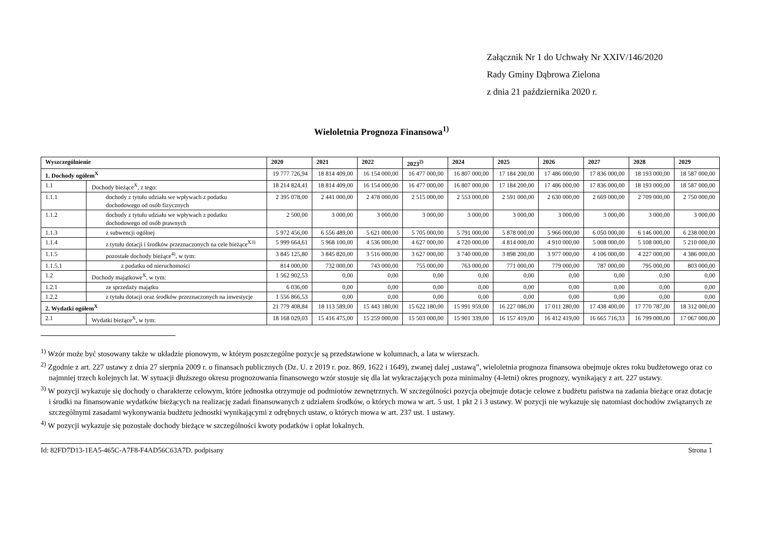Załącznik Nr 1 do Uchwały Nr XXIV/146/2020
Rady Gminy Dąbrowa Zielona
z dnia 21 października 2020 r.
Wieloletnia Prognoza Finansowa<sup>1)</sup>
| Wyszczególnienie | | 2020 | 2021 | 2022 | 2023<sup>2)</sup> | 2024 | 2025 | 2026 | 2027 | 2028 | 2029 |
| --- | --- | --- | --- | --- | --- | --- | --- | --- | --- | --- | --- |
| 1. Dochody ogółem<sup>X</sup> | | 19 777 726,94 | 18 814 409,00 | 16 154 000,00 | 16 477 000,00 | 16 807 000,00 | 17 184 200,00 | 17 486 000,00 | 17 836 000,00 | 18 193 000,00 | 18 587 000,00 |
| 1.1 | Dochody bieżące<sup>X</sup>, z tego: | 18 214 824,41 | 18 814 409,00 | 16 154 000,00 | 16 477 000,00 | 16 807 000,00 | 17 184 200,00 | 17 486 000,00 | 17 836 000,00 | 18 193 000,00 | 18 587 000,00 |
| 1.1.1 | dochody z tytułu udziału we wpływach z podatku dochodowego od osób fizycznych | 2 395 078,00 | 2 441 000,00 | 2 478 000,00 | 2 515 000,00 | 2 553 000,00 | 2 591 000,00 | 2 630 000,00 | 2 669 000,00 | 2 709 000,00 | 2 750 000,00 |
| 1.1.2 | dochody z tytułu udziału we wpływach z podatku dochodowego od osób prawnych | 2 500,00 | 3 000,00 | 3 000,00 | 3 000,00 | 3 000,00 | 3 000,00 | 3 000,00 | 3 000,00 | 3 000,00 | 3 000,00 |
| 1.1.3 | z subwencji ogólnej | 5 972 456,00 | 6 556 489,00 | 5 621 000,00 | 5 705 000,00 | 5 791 000,00 | 5 878 000,00 | 5 966 000,00 | 6 050 000,00 | 6 146 000,00 | 6 238 000,00 |
| 1.1.4 | z tytułu dotacji i środków przeznaczonych na cele bieżące<sup>X3)</sup> | 5 999 664,61 | 5 968 100,00 | 4 536 000,00 | 4 627 000,00 | 4 720 000,00 | 4 814 000,00 | 4 910 000,00 | 5 008 000,00 | 5 108 000,00 | 5 210 000,00 |
| 1.1.5 | pozostałe dochody bieżące<sup>4)</sup>, w tym: | 3 845 125,80 | 3 845 820,00 | 3 516 000,00 | 3 627 000,00 | 3 740 000,00 | 3 898 200,00 | 3 977 000,00 | 4 106 000,00 | 4 227 000,00 | 4 386 000,00 |
| 1.1.5.1 | z podatku od nieruchomości | 814 000,00 | 732 000,00 | 743 000,00 | 755 000,00 | 763 000,00 | 771 000,00 | 779 000,00 | 787 000,00 | 795 000,00 | 803 000,00 |
| 1.2 | Dochody majątkowe<sup>X</sup>, w tym: | 1 562 902,53 | 0,00 | 0,00 | 0,00 | 0,00 | 0,00 | 0,00 | 0,00 | 0,00 | 0,00 |
| 1.2.1 | ze sprzedaży majątku | 6 036,00 | 0,00 | 0,00 | 0,00 | 0,00 | 0,00 | 0,00 | 0,00 | 0,00 | 0,00 |
| 1.2.2 | z tytułu dotacji oraz środków przeznaczonych na inwestycje | 1 556 866,53 | 0,00 | 0,00 | 0,00 | 0,00 | 0,00 | 0,00 | 0,00 | 0,00 | 0,00 |
| 2. Wydatki ogółem<sup>X</sup> | | 21 779 408,84 | 18 113 589,00 | 15 443 180,00 | 15 622 180,00 | 15 991 959,00 | 16 227 086,00 | 17 011 280,00 | 17 438 400,00 | 17 770 787,00 | 18 312 000,00 |
| 2.1 | Wydatki bieżące<sup>X</sup>, w tym: | 18 168 029,03 | 15 416 475,00 | 15 259 000,00 | 15 503 000,00 | 15 901 339,00 | 16 157 419,00 | 16 412 419,00 | 16 665 716,33 | 16 799 000,00 | 17 067 000,00 |
<sup>1)</sup> Wzór może być stosowany także w układzie pionowym, w którym poszczególne pozycje są przedstawione w kolumnach, a lata w wierszach.
<sup>2)</sup> Zgodnie z art. 227 ustawy z dnia 27 sierpnia 2009 r. o finansach publicznych (Dz. U. z 2019 r. poz. 869, 1622 i 1649), zwanej dalej „ustawą”, wieloletnia prognoza finansowa obejmuje okres roku budżetowego oraz co najmniej trzech kolejnych lat. W sytuacji dłuższego okresu prognozowania finansowego wzór stosuje się dla lat wykraczających poza minimalny (4-letni) okres prognozy, wynikający z art. 227 ustawy.
<sup>3)</sup> W pozycji wykazuje się dochody o charakterze celowym, które jednostka otrzymuje od podmiotów zewnętrznych. W szczególności pozycja obejmuje dotacje celowe z budżetu państwa na zadania bieżące oraz dotacje i środki na finansowanie wydatków bieżących na realizację zadań finansowanych z udziałem środków, o których mowa w art. 5 ust. 1 pkt 2 i 3 ustawy. W pozycji nie wykazuje się natomiast dochodów związanych ze szczególnymi zasadami wykonywania budżetu jednostki wynikającymi z odrębnych ustaw, o których mowa w art. 237 ust. 1 ustawy.
<sup>4)</sup> W pozycji wykazuje się pozostałe dochody bieżące w szczególności kwoty podatków i opłat lokalnych.
Id: 82FD7D13-1EA5-465C-A7F8-F4AD56C63A7D. podpisany Strona 1